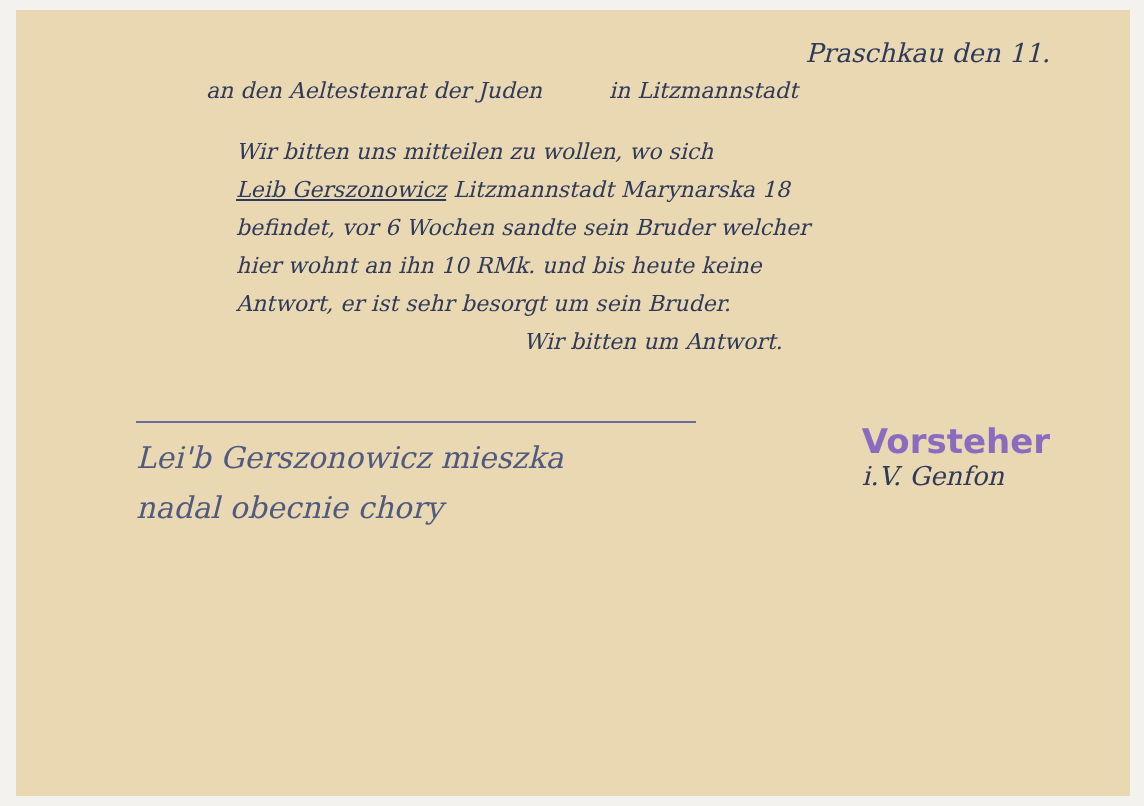Praschkau den 11.
an den Aeltestenrat der Juden in Litzmannstadt
Wir bitten uns mitteilen zu wollen, wo sich
Leib Gerszonowicz Litzmannstadt Marynarska 18
befindet, vor 6 Wochen sandte sein Bruder welcher
hier wohnt an ihn 10 RMk. und bis heute keine
Antwort, er ist sehr besorgt um sein Bruder.
Wir bitten um Antwort.
Lei'b Gerszonowicz mieszka
nadal obecnie chory
Vorsteher
i.V. Genfon